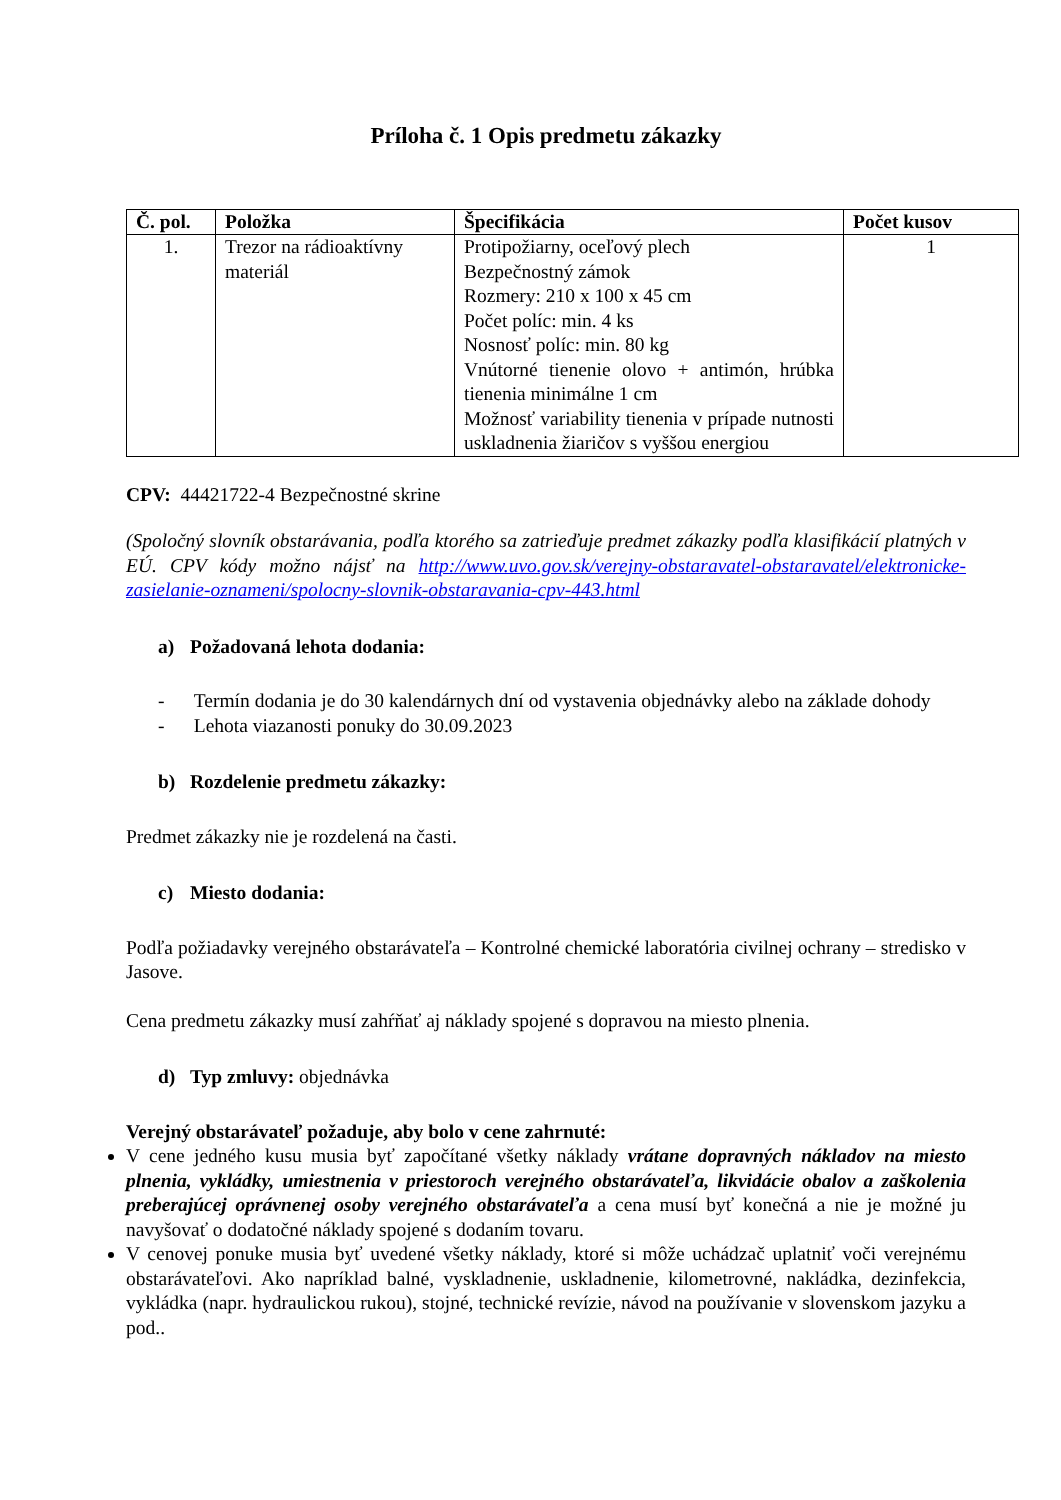Príloha č. 1 Opis predmetu zákazky
| Č. pol. | Položka | Špecifikácia | Počet kusov |
| --- | --- | --- | --- |
| 1. | Trezor na rádioaktívny materiál | Protipožiarny, oceľový plech Bezpečnostný zámok Rozmery: 210 x 100 x 45 cm Počet políc: min. 4 ks Nosnosť políc: min. 80 kg Vnútorné tienenie olovo + antimón, hrúbka tienenia minimálne 1 cm Možnosť variability tienenia v prípade nutnosti uskladnenia žiaričov s vyššou energiou | 1 |
CPV: 44421722-4 Bezpečnostné skrine
(Spoločný slovník obstarávania, podľa ktorého sa zatrieďuje predmet zákazky podľa klasifikácií platných v EÚ. CPV kódy možno nájsť na http://www.uvo.gov.sk/verejny-obstaravatel-obstaravatel/elektronicke-zasielanie-oznameni/spolocny-slovnik-obstaravania-cpv-443.html
a) Požadovaná lehota dodania:
- Termín dodania je do 30 kalendárnych dní od vystavenia objednávky alebo na základe dohody
- Lehota viazanosti ponuky do 30.09.2023
b) Rozdelenie predmetu zákazky:
Predmet zákazky nie je rozdelená na časti.
c) Miesto dodania:
Podľa požiadavky verejného obstarávateľa – Kontrolné chemické laboratória civilnej ochrany – stredisko v Jasove.
Cena predmetu zákazky musí zahŕňať aj náklady spojené s dopravou na miesto plnenia.
d) Typ zmluvy: objednávka
Verejný obstarávateľ požaduje, aby bolo v cene zahrnuté:
V cene jedného kusu musia byť započítané všetky náklady vrátane dopravných nákladov na miesto plnenia, vykládky, umiestnenia v priestoroch verejného obstarávateľa, likvidácie obalov a zaškolenia preberajúcej oprávnenej osoby verejného obstarávateľa a cena musí byť konečná a nie je možné ju navyšovať o dodatočné náklady spojené s dodaním tovaru.
V cenovej ponuke musia byť uvedené všetky náklady, ktoré si môže uchádzač uplatniť voči verejnému obstarávateľovi. Ako napríklad balné, vyskladnenie, uskladnenie, kilometrovné, nakládka, dezinfekcia, vykládka (napr. hydraulickou rukou), stojné, technické revízie, návod na používanie v slovenskom jazyku a pod..